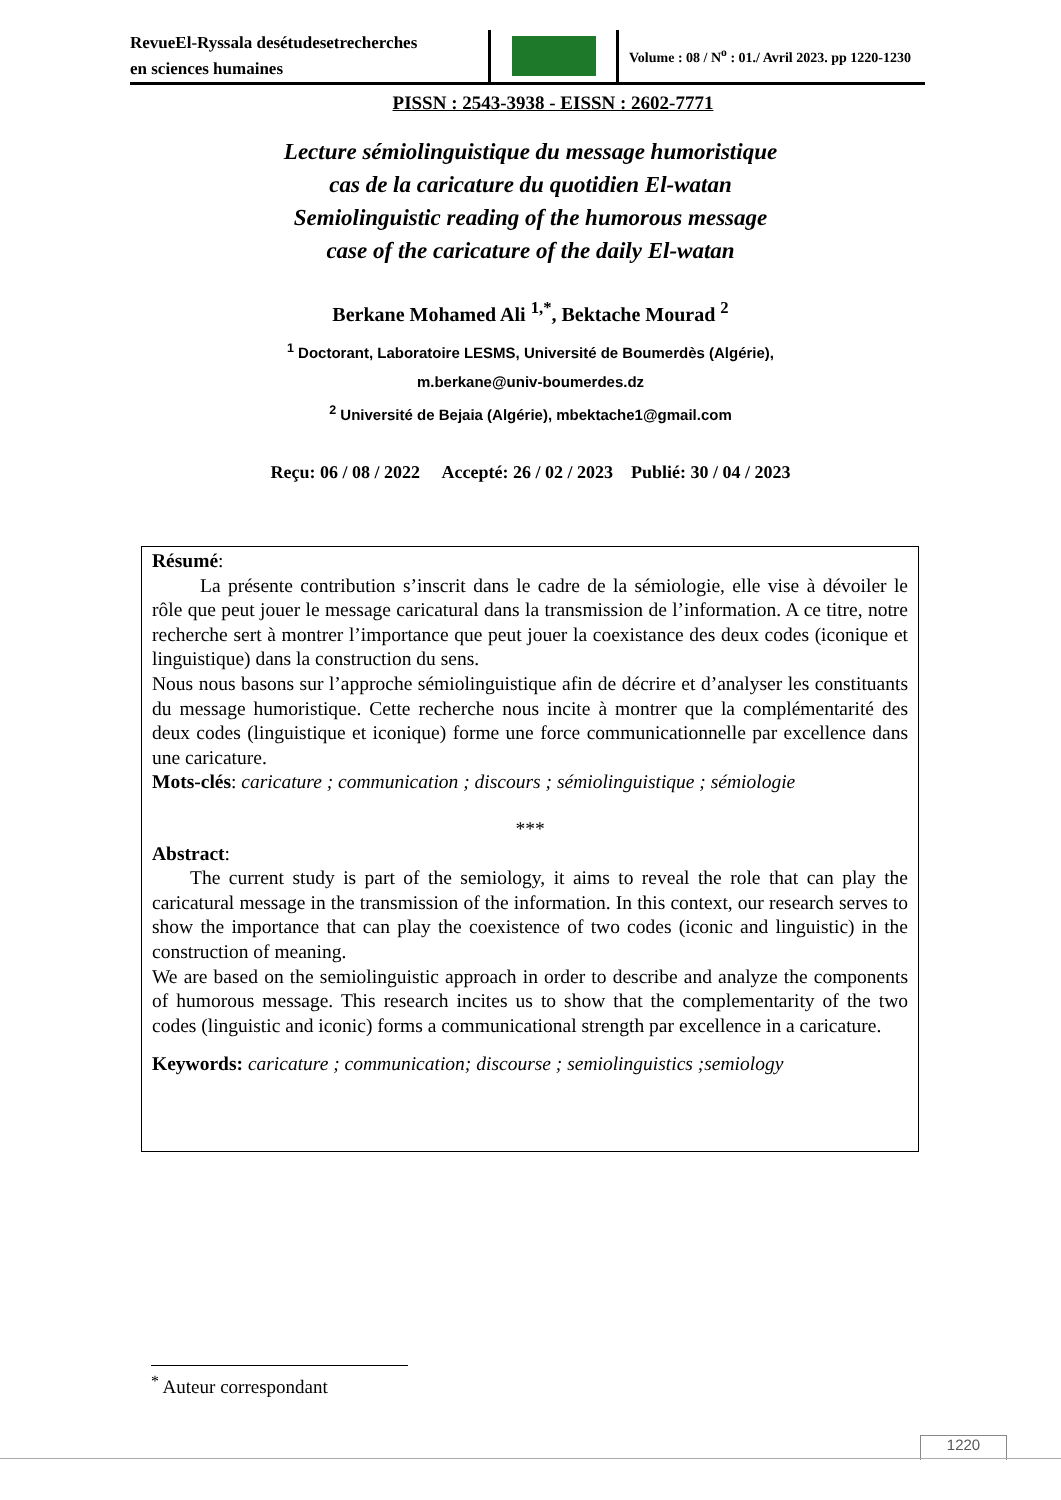RevueEl-Ryssala desétudesetrecherches
en sciences humaines
Volume : 08 / N<sup>o</sup> : 01./ Avril 2023. pp 1220-1230
PISSN : 2543-3938 - EISSN : 2602-7771
Lecture sémiolinguistique du message humoristique
cas de la caricature du quotidien El-watan
Semiolinguistic reading of the humorous message
case of the caricature of the daily El-watan
Berkane Mohamed Ali <sup>1,*</sup>, Bektache Mourad <sup>2</sup>
<sup>1</sup> Doctorant, Laboratoire LESMS, Université de Boumerdès (Algérie),
m.berkane@univ-boumerdes.dz
<sup>2</sup> Université de Bejaia (Algérie), mbektache1@gmail.com
Reçu: 06 / 08 / 2022 Accepté: 26 / 02 / 2023 Publié: 30 / 04 / 2023
Résumé:
La présente contribution s’inscrit dans le cadre de la sémiologie, elle vise à dévoiler le rôle que peut jouer le message caricatural dans la transmission de l’information. A ce titre, notre recherche sert à montrer l’importance que peut jouer la coexistance des deux codes (iconique et linguistique) dans la construction du sens.
Nous nous basons sur l’approche sémiolinguistique afin de décrire et d’analyser les constituants du message humoristique. Cette recherche nous incite à montrer que la complémentarité des deux codes (linguistique et iconique) forme une force communicationnelle par excellence dans une caricature.
Mots-clés: caricature ; communication ; discours ; sémiolinguistique ; sémiologie
***
Abstract:
The current study is part of the semiology, it aims to reveal the role that can play the caricatural message in the transmission of the information. In this context, our research serves to show the importance that can play the coexistence of two codes (iconic and linguistic) in the construction of meaning.
We are based on the semiolinguistic approach in order to describe and analyze the components of humorous message. This research incites us to show that the complementarity of the two codes (linguistic and iconic) forms a communicational strength par excellence in a caricature.
Keywords: caricature ; communication; discourse ; semiolinguistics ;semiology
<sup>*</sup> Auteur correspondant
1220